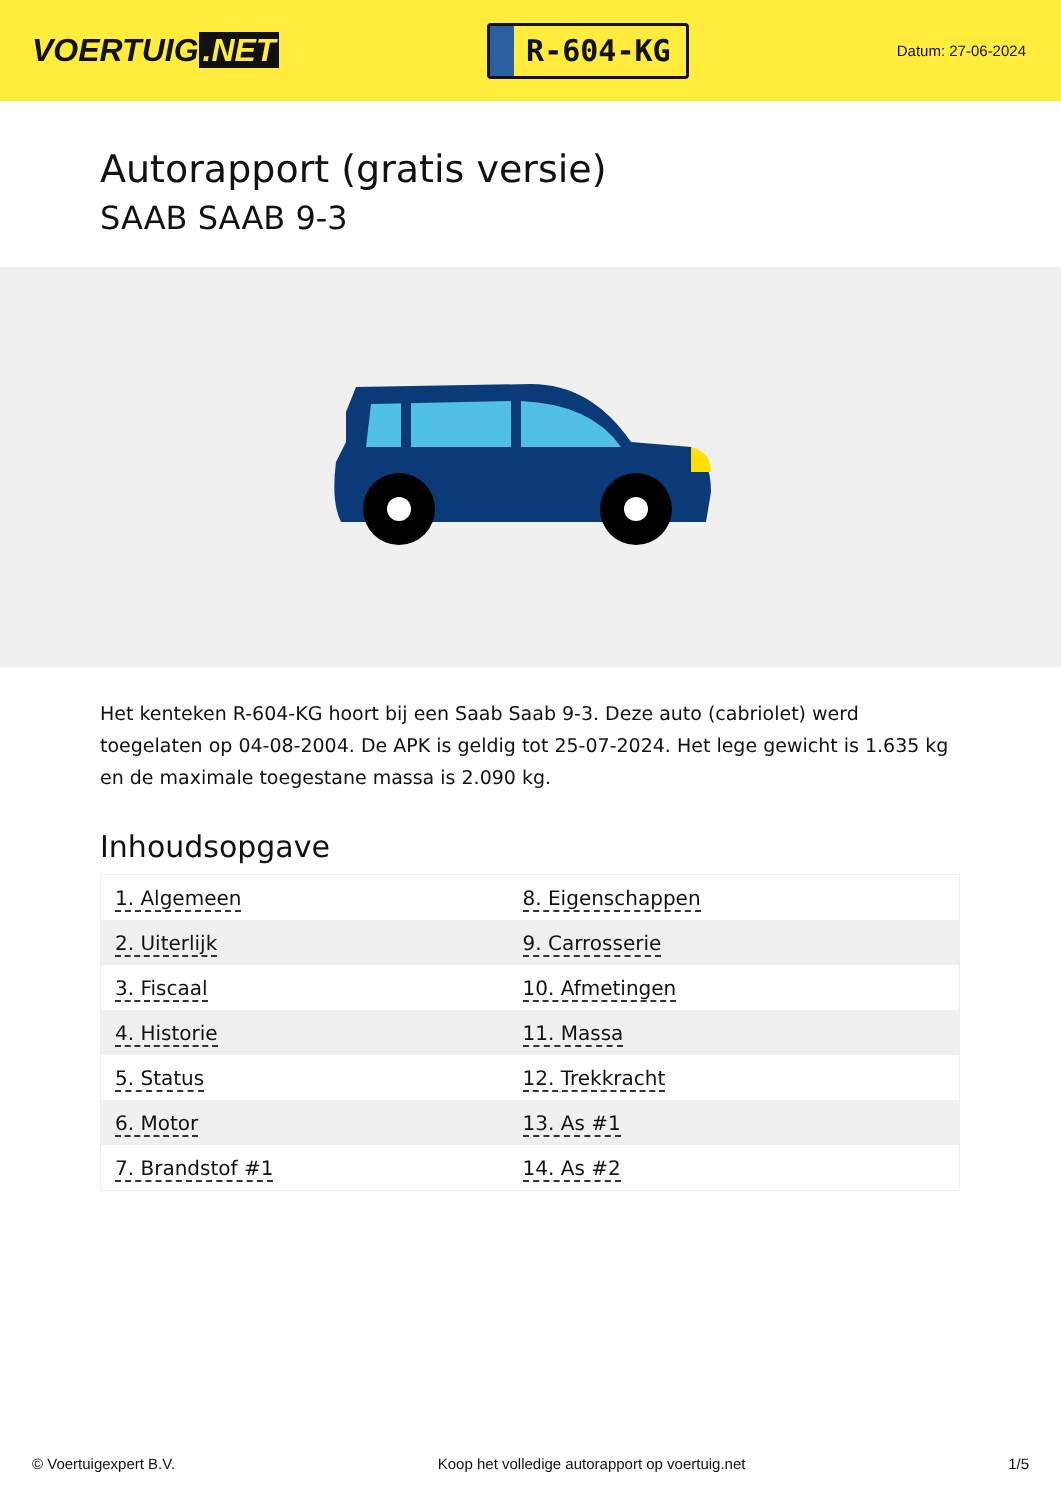VOERTUIG.NET
R-604-KG
Datum: 27-06-2024
Autorapport (gratis versie)
SAAB SAAB 9-3
Het kenteken R-604-KG hoort bij een Saab Saab 9-3. Deze auto (cabriolet) werd toegelaten op 04-08-2004. De APK is geldig tot 25-07-2024. Het lege gewicht is 1.635 kg en de maximale toegestane massa is 2.090 kg.
Inhoudsopgave
| 1. Algemeen | 8. Eigenschappen |
| 2. Uiterlijk | 9. Carrosserie |
| 3. Fiscaal | 10. Afmetingen |
| 4. Historie | 11. Massa |
| 5. Status | 12. Trekkracht |
| 6. Motor | 13. As #1 |
| 7. Brandstof #1 | 14. As #2 |
© Voertuigexpert B.V. Koop het volledige autorapport op voertuig.net 1/5